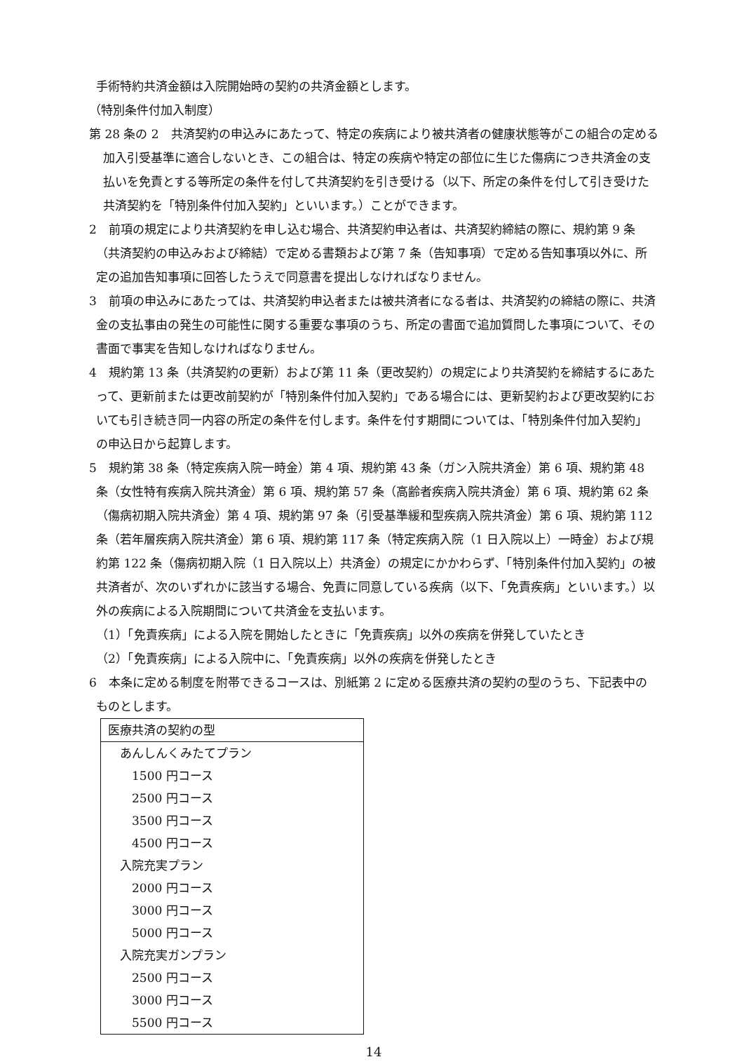手術特約共済金額は入院開始時の契約の共済金額とします。
（特別条件付加入制度）
第 28 条の 2　共済契約の申込みにあたって、特定の疾病により被共済者の健康状態等がこの組合の定める加入引受基準に適合しないとき、この組合は、特定の疾病や特定の部位に生じた傷病につき共済金の支払いを免責とする等所定の条件を付して共済契約を引き受ける（以下、所定の条件を付して引き受けた共済契約を「特別条件付加入契約」といいます。）ことができます。
2　前項の規定により共済契約を申し込む場合、共済契約申込者は、共済契約締結の際に、規約第 9 条（共済契約の申込みおよび締結）で定める書類および第 7 条（告知事項）で定める告知事項以外に、所定の追加告知事項に回答したうえで同意書を提出しなければなりません。
3　前項の申込みにあたっては、共済契約申込者または被共済者になる者は、共済契約の締結の際に、共済金の支払事由の発生の可能性に関する重要な事項のうち、所定の書面で追加質問した事項について、その書面で事実を告知しなければなりません。
4　規約第 13 条（共済契約の更新）および第 11 条（更改契約）の規定により共済契約を締結するにあたって、更新前または更改前契約が「特別条件付加入契約」である場合には、更新契約および更改契約においても引き続き同一内容の所定の条件を付します。条件を付す期間については、「特別条件付加入契約」の申込日から起算します。
5　規約第 38 条（特定疾病入院一時金）第 4 項、規約第 43 条（ガン入院共済金）第 6 項、規約第 48 条（女性特有疾病入院共済金）第 6 項、規約第 57 条（高齢者疾病入院共済金）第 6 項、規約第 62 条（傷病初期入院共済金）第 4 項、規約第 97 条（引受基準緩和型疾病入院共済金）第 6 項、規約第 112 条（若年層疾病入院共済金）第 6 項、規約第 117 条（特定疾病入院（1 日入院以上）一時金）および規約第 122 条（傷病初期入院（1 日入院以上）共済金）の規定にかかわらず、「特別条件付加入契約」の被共済者が、次のいずれかに該当する場合、免責に同意している疾病（以下、「免責疾病」といいます。）以外の疾病による入院期間について共済金を支払います。
（1）「免責疾病」による入院を開始したときに「免責疾病」以外の疾病を併発していたとき
（2）「免責疾病」による入院中に、「免責疾病」以外の疾病を併発したとき
6　本条に定める制度を附帯できるコースは、別紙第 2 に定める医療共済の契約の型のうち、下記表中のものとします。
| 医療共済の契約の型 |
| あんしんくみたてプラン |
| 1500 円コース |
| 2500 円コース |
| 3500 円コース |
| 4500 円コース |
| 入院充実プラン |
| 2000 円コース |
| 3000 円コース |
| 5000 円コース |
| 入院充実ガンプラン |
| 2500 円コース |
| 3000 円コース |
| 5500 円コース |
14